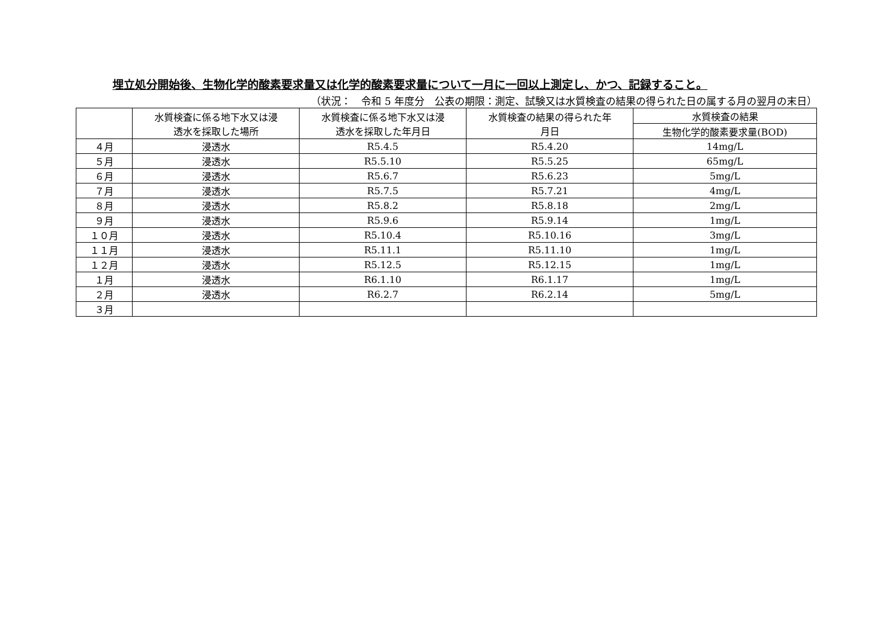埋立処分開始後、生物化学的酸素要求量又は化学的酸素要求量について一月に一回以上測定し、かつ、記録すること。
（状況：　令和 5 年度分　公表の期限：測定、試験又は水質検査の結果の得られた日の属する月の翌月の末日）
| | 水質検査に係る地下水又は浸 透水を採取した場所 | 水質検査に係る地下水又は浸 透水を採取した年月日 | 水質検査の結果の得られた年 月日 | 水質検査の結果 |
| --- | --- | --- | --- | --- |
| | | | | 生物化学的酸素要求量(BOD) |
| ４月 | 浸透水 | R5.4.5 | R5.4.20 | 14mg/L |
| ５月 | 浸透水 | R5.5.10 | R5.5.25 | 65mg/L |
| ６月 | 浸透水 | R5.6.7 | R5.6.23 | 5mg/L |
| ７月 | 浸透水 | R5.7.5 | R5.7.21 | 4mg/L |
| ８月 | 浸透水 | R5.8.2 | R5.8.18 | 2mg/L |
| ９月 | 浸透水 | R5.9.6 | R5.9.14 | 1mg/L |
| １０月 | 浸透水 | R5.10.4 | R5.10.16 | 3mg/L |
| １１月 | 浸透水 | R5.11.1 | R5.11.10 | 1mg/L |
| １２月 | 浸透水 | R5.12.5 | R5.12.15 | 1mg/L |
| １月 | 浸透水 | R6.1.10 | R6.1.17 | 1mg/L |
| ２月 | 浸透水 | R6.2.7 | R6.2.14 | 5mg/L |
| ３月 | | | | |